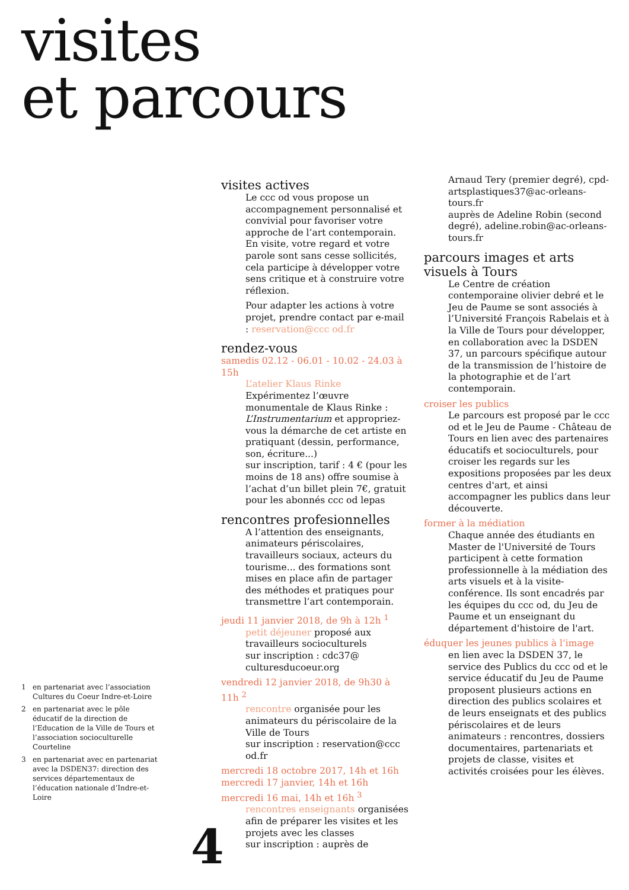visites
et parcours
visites actives
Le ccc od vous propose un accompagnement personnalisé et convivial pour favoriser votre approche de l’art contemporain. En visite, votre regard et votre parole sont sans cesse sollicités, cela participe à développer votre sens critique et à construire votre réflexion.
Pour adapter les actions à votre projet, prendre contact par e-mail : reservation@ccc od.fr
rendez-vous
samedis 02.12 - 06.01 - 10.02 - 24.03 à 15h
L’atelier Klaus Rinke
Expérimentez l’œuvre monumentale de Klaus Rinke : L’Instrumentarium et appropriez-vous la démarche de cet artiste en pratiquant (dessin, performance, son, écriture...)
sur inscription, tarif : 4 € (pour les moins de 18 ans) offre soumise à l’achat d’un billet plein 7€, gratuit pour les abonnés ccc od lepas
rencontres profesionnelles
A l’attention des enseignants, animateurs périscolaires, travailleurs sociaux, acteurs du tourisme... des formations sont mises en place afin de partager des méthodes et pratiques pour transmettre l’art contemporain.
jeudi 11 janvier 2018, de 9h à 12h <sup>1</sup>
petit déjeuner proposé aux travailleurs socioculturels
sur inscription : cdc37@ culturesducoeur.org
vendredi 12 janvier 2018, de 9h30 à 11h <sup>2</sup>
rencontre organisée pour les animateurs du périscolaire de la Ville de Tours
sur inscription : reservation@ccc od.fr
mercredi 18 octobre 2017, 14h et 16h
mercredi 17 janvier, 14h et 16h
mercredi 16 mai, 14h et 16h <sup>3</sup>
rencontres enseignants organisées afin de préparer les visites et les projets avec les classes
sur inscription : auprès de
Arnaud Tery (premier degré), cpd-artsplastiques37@ac-orleans-tours.fr
auprès de Adeline Robin (second degré), adeline.robin@ac-orleans-tours.fr
parcours images et arts visuels à Tours
Le Centre de création contemporaine olivier debré et le Jeu de Paume se sont associés à l’Université François Rabelais et à la Ville de Tours pour développer, en collaboration avec la DSDEN 37, un parcours spécifique autour de la transmission de l’histoire de la photographie et de l’art contemporain.
croiser les publics
Le parcours est proposé par le ccc od et le Jeu de Paume - Château de Tours en lien avec des partenaires éducatifs et socioculturels, pour croiser les regards sur les expositions proposées par les deux centres d'art, et ainsi accompagner les publics dans leur découverte.
former à la médiation
Chaque année des étudiants en Master de l'Université de Tours participent à cette formation professionnelle à la médiation des arts visuels et à la visite-conférence. Ils sont encadrés par les équipes du ccc od, du Jeu de Paume et un enseignant du département d'histoire de l'art.
éduquer les jeunes publics à l’image
en lien avec la DSDEN 37, le service des Publics du ccc od et le service éducatif du Jeu de Paume proposent plusieurs actions en direction des publics scolaires et de leurs enseignats et des publics périscolaires et de leurs animateurs : rencontres, dossiers documentaires, partenariats et projets de classe, visites et activités croisées pour les élèves.
1 en partenariat avec l’association Cultures du Coeur Indre-et-Loire
2 en partenariat avec le pôle éducatif de la direction de l’Education de la Ville de Tours et l’association socioculturelle Courteline
3 en partenariat avec en partenariat avec la DSDEN37: direction des services départementaux de l’éducation nationale d’Indre-et-Loire
4